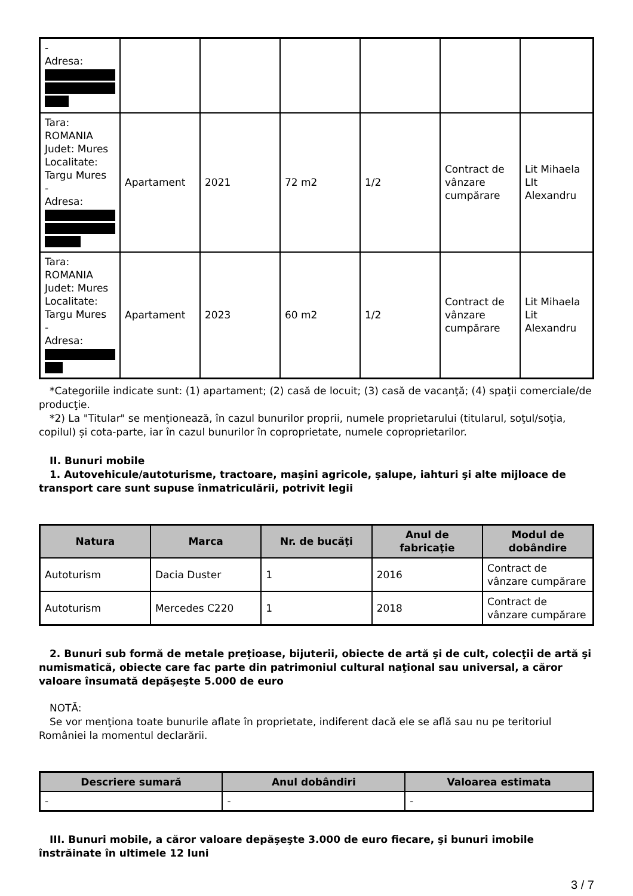| - Adresa: | | | | | | |
| Tara: ROMANIA Judet: Mures Localitate: Targu Mures - Adresa: | Apartament | 2021 | 72 m2 | 1/2 | Contract de vânzare cumpărare | Lit Mihaela LIt Alexandru |
| Tara: ROMANIA Judet: Mures Localitate: Targu Mures - Adresa: | Apartament | 2023 | 60 m2 | 1/2 | Contract de vânzare cumpărare | Lit Mihaela Lit Alexandru |
*Categoriile indicate sunt: (1) apartament; (2) casă de locuit; (3) casă de vacanţă; (4) spaţii comerciale/de producţie.
*2) La "Titular" se menţionează, în cazul bunurilor proprii, numele proprietarului (titularul, soţul/soţia, copilul) și cota-parte, iar în cazul bunurilor în coproprietate, numele coproprietarilor.
II. Bunuri mobile
1. Autovehicule/autoturisme, tractoare, maşini agricole, şalupe, iahturi şi alte mijloace de transport care sunt supuse înmatriculării, potrivit legii
| Natura | Marca | Nr. de bucăţi | Anul de fabricaţie | Modul de dobândire |
| --- | --- | --- | --- | --- |
| Autoturism | Dacia Duster | 1 | 2016 | Contract de vânzare cumpărare |
| Autoturism | Mercedes C220 | 1 | 2018 | Contract de vânzare cumpărare |
2. Bunuri sub formă de metale preţioase, bijuterii, obiecte de artă şi de cult, colecţii de artă şi numismatică, obiecte care fac parte din patrimoniul cultural naţional sau universal, a căror valoare însumată depăşeşte 5.000 de euro
NOTĂ:
Se vor menţiona toate bunurile aflate în proprietate, indiferent dacă ele se află sau nu pe teritoriul României la momentul declarării.
| Descriere sumară | Anul dobândiri | Valoarea estimata |
| --- | --- | --- |
| - | - | - |
III. Bunuri mobile, a căror valoare depăşeşte 3.000 de euro fiecare, şi bunuri imobile înstrăinate în ultimele 12 luni
3 / 7